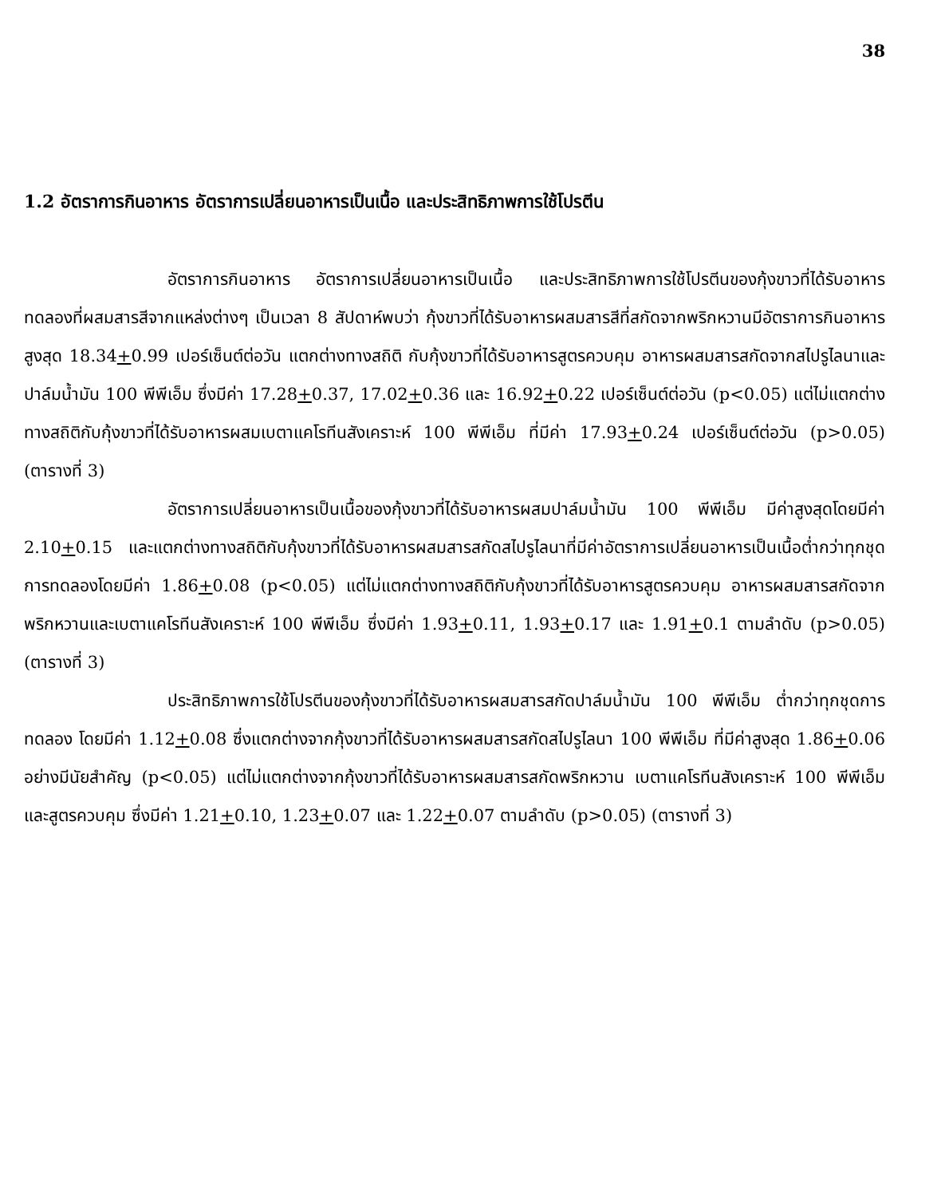38
1.2 อัตราการกินอาหาร อัตราการเปลี่ยนอาหารเป็นเนื้อ และประสิทธิภาพการใช้โปรตีน
อัตราการกินอาหาร อัตราการเปลี่ยนอาหารเป็นเนื้อ และประสิทธิภาพการใช้โปรตีนของกุ้งขาวที่ได้รับอาหารทดลองที่ผสมสารสีจากแหล่งต่างๆ เป็นเวลา 8 สัปดาห์พบว่า กุ้งขาวที่ได้รับอาหารผสมสารสีที่สกัดจากพริกหวานมีอัตราการกินอาหารสูงสุด 18.34+0.99 เปอร์เซ็นต์ต่อวัน แตกต่างทางสถิติ กับกุ้งขาวที่ได้รับอาหารสูตรควบคุม อาหารผสมสารสกัดจากสไปรูไลนาและปาล์มน้ำมัน 100 พีพีเอ็ม ซึ่งมีค่า 17.28+0.37, 17.02+0.36 และ 16.92+0.22 เปอร์เซ็นต์ต่อวัน (p<0.05) แต่ไม่แตกต่างทางสถิติกับกุ้งขาวที่ได้รับอาหารผสมเบตาแคโรทีนสังเคราะห์ 100 พีพีเอ็ม ที่มีค่า 17.93+0.24 เปอร์เซ็นต์ต่อวัน (p>0.05) (ตารางที่ 3)
อัตราการเปลี่ยนอาหารเป็นเนื้อของกุ้งขาวที่ได้รับอาหารผสมปาล์มน้ำมัน 100 พีพีเอ็ม มีค่าสูงสุดโดยมีค่า 2.10+0.15 และแตกต่างทางสถิติกับกุ้งขาวที่ได้รับอาหารผสมสารสกัดสไปรูไลนาที่มีค่าอัตราการเปลี่ยนอาหารเป็นเนื้อต่ำกว่าทุกชุดการทดลองโดยมีค่า 1.86+0.08 (p<0.05) แต่ไม่แตกต่างทางสถิติกับกุ้งขาวที่ได้รับอาหารสูตรควบคุม อาหารผสมสารสกัดจากพริกหวานและเบตาแคโรทีนสังเคราะห์ 100 พีพีเอ็ม ซึ่งมีค่า 1.93+0.11, 1.93+0.17 และ 1.91+0.1 ตามลำดับ (p>0.05) (ตารางที่ 3)
ประสิทธิภาพการใช้โปรตีนของกุ้งขาวที่ได้รับอาหารผสมสารสกัดปาล์มน้ำมัน 100 พีพีเอ็ม ต่ำกว่าทุกชุดการทดลอง โดยมีค่า 1.12+0.08 ซึ่งแตกต่างจากกุ้งขาวที่ได้รับอาหารผสมสารสกัดสไปรูไลนา 100 พีพีเอ็ม ที่มีค่าสูงสุด 1.86+0.06 อย่างมีนัยสำคัญ (p<0.05) แต่ไม่แตกต่างจากกุ้งขาวที่ได้รับอาหารผสมสารสกัดพริกหวาน เบตาแคโรทีนสังเคราะห์ 100 พีพีเอ็มและสูตรควบคุม ซึ่งมีค่า 1.21+0.10, 1.23+0.07 และ 1.22+0.07 ตามลำดับ (p>0.05) (ตารางที่ 3)